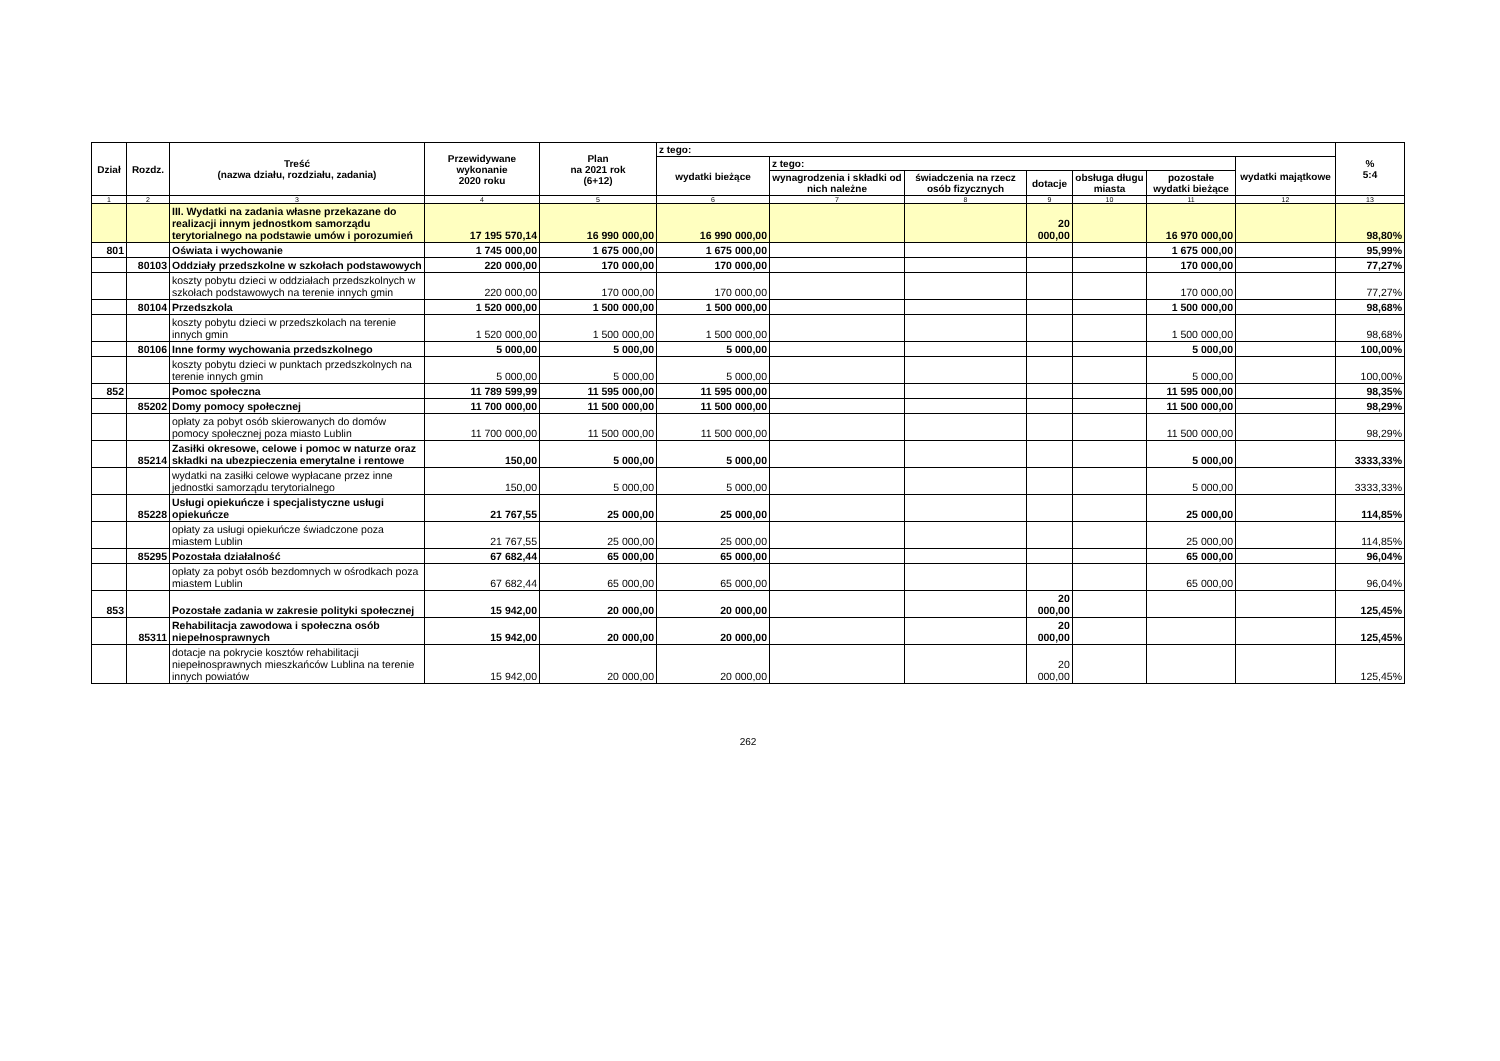| Dział | Rozdz. | Treść (nazwa działu, rozdziału, zadania) | Przewidywane wykonanie 2020 roku | Plan na 2021 rok (6+12) | z tego: | | | | | | | % 5:4 |
| --- | --- | --- | --- | --- | --- | --- | --- | --- | --- | --- | --- | --- |
| | | | | | wydatki bieżące | z tego: | | | | | wydatki majątkowe | |
| | | | | | | wynagrodzenia i składki od nich należne | świadczenia na rzecz osób fizycznych | dotacje | obsługa długu miasta | pozostałe wydatki bieżące | | |
| 1 | 2 | 3 | 4 | 5 | 6 | 7 | 8 | 9 | 10 | 11 | 12 | 13 |
| | | III. Wydatki na zadania własne przekazane do realizacji innym jednostkom samorządu terytorialnego na podstawie umów i porozumień | 17 195 570,14 | 16 990 000,00 | 16 990 000,00 | | | 20 000,00 | | 16 970 000,00 | | 98,80% |
| 801 | | Oświata i wychowanie | 1 745 000,00 | 1 675 000,00 | 1 675 000,00 | | | | | 1 675 000,00 | | 95,99% |
| | 80103 | Oddziały przedszkolne w szkołach podstawowych | 220 000,00 | 170 000,00 | 170 000,00 | | | | | 170 000,00 | | 77,27% |
| | | koszty pobytu dzieci w oddziałach przedszkolnych w szkołach podstawowych na terenie innych gmin | 220 000,00 | 170 000,00 | 170 000,00 | | | | | 170 000,00 | | 77,27% |
| | 80104 | Przedszkola | 1 520 000,00 | 1 500 000,00 | 1 500 000,00 | | | | | 1 500 000,00 | | 98,68% |
| | | koszty pobytu dzieci w przedszkolach na terenie innych gmin | 1 520 000,00 | 1 500 000,00 | 1 500 000,00 | | | | | 1 500 000,00 | | 98,68% |
| | 80106 | Inne formy wychowania przedszkolnego | 5 000,00 | 5 000,00 | 5 000,00 | | | | | 5 000,00 | | 100,00% |
| | | koszty pobytu dzieci w punktach przedszkolnych na terenie innych gmin | 5 000,00 | 5 000,00 | 5 000,00 | | | | | 5 000,00 | | 100,00% |
| 852 | | Pomoc społeczna | 11 789 599,99 | 11 595 000,00 | 11 595 000,00 | | | | | 11 595 000,00 | | 98,35% |
| | 85202 | Domy pomocy społecznej | 11 700 000,00 | 11 500 000,00 | 11 500 000,00 | | | | | 11 500 000,00 | | 98,29% |
| | | opłaty za pobyt osób skierowanych do domów pomocy społecznej poza miasto Lublin | 11 700 000,00 | 11 500 000,00 | 11 500 000,00 | | | | | 11 500 000,00 | | 98,29% |
| | 85214 | Zasiłki okresowe, celowe i pomoc w naturze oraz składki na ubezpieczenia emerytalne i rentowe | 150,00 | 5 000,00 | 5 000,00 | | | | | 5 000,00 | | 3333,33% |
| | | wydatki na zasiłki celowe wypłacane przez inne jednostki samorządu terytorialnego | 150,00 | 5 000,00 | 5 000,00 | | | | | 5 000,00 | | 3333,33% |
| | 85228 | Usługi opiekuńcze i specjalistyczne usługi opiekuńcze | 21 767,55 | 25 000,00 | 25 000,00 | | | | | 25 000,00 | | 114,85% |
| | | opłaty za usługi opiekuńcze świadczone poza miastem Lublin | 21 767,55 | 25 000,00 | 25 000,00 | | | | | 25 000,00 | | 114,85% |
| | 85295 | Pozostała działalność | 67 682,44 | 65 000,00 | 65 000,00 | | | | | 65 000,00 | | 96,04% |
| | | opłaty za pobyt osób bezdomnych w ośrodkach poza miastem Lublin | 67 682,44 | 65 000,00 | 65 000,00 | | | | | 65 000,00 | | 96,04% |
| 853 | | Pozostałe zadania w zakresie polityki społecznej | 15 942,00 | 20 000,00 | 20 000,00 | | | 20 000,00 | | | | 125,45% |
| | 85311 | Rehabilitacja zawodowa i społeczna osób niepełnosprawnych | 15 942,00 | 20 000,00 | 20 000,00 | | | 20 000,00 | | | | 125,45% |
| | | dotacje na pokrycie kosztów rehabilitacji niepełnosprawnych mieszkańców Lublina na terenie innych powiatów | 15 942,00 | 20 000,00 | 20 000,00 | | | 20 000,00 | | | | 125,45% |
262